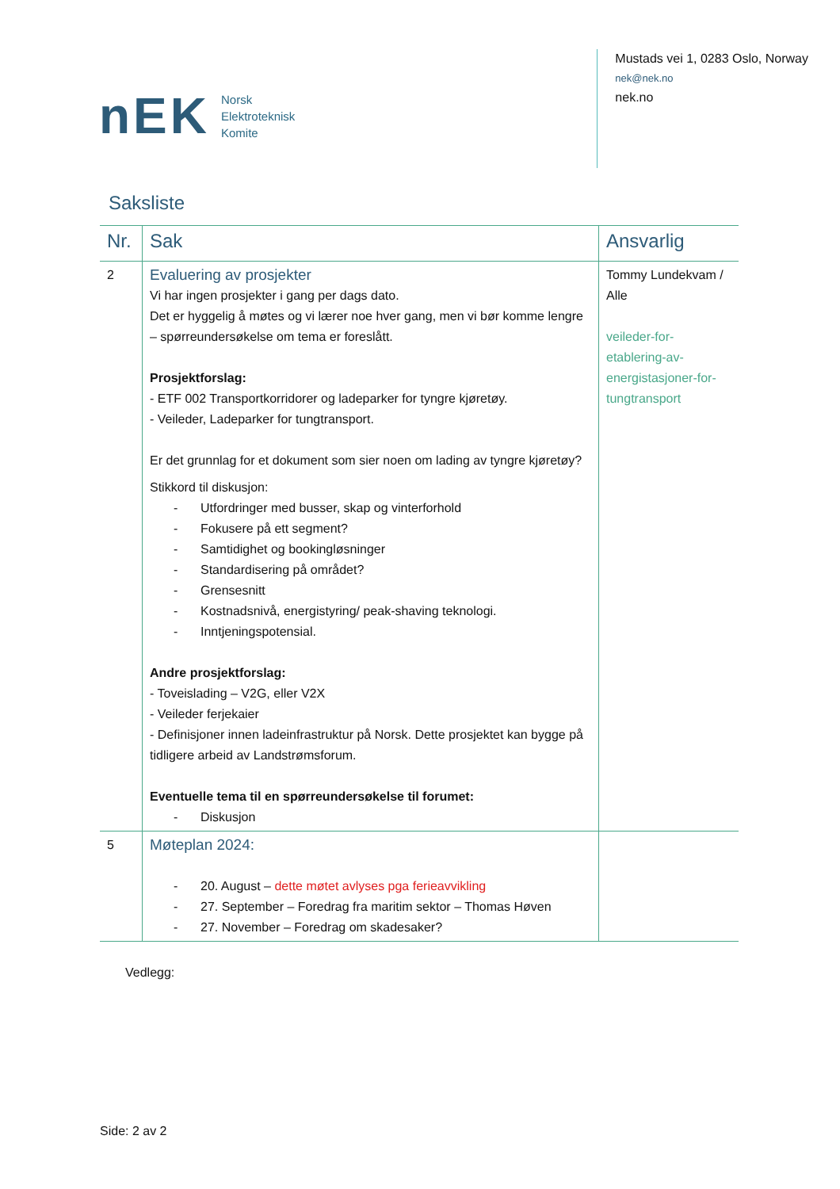nEK
Norsk
Elektroteknisk
Komite
Mustads vei 1, 0283 Oslo, Norway
nek@nek.no
nek.no
Saksliste
| Nr. | Sak | Ansvarlig |
| --- | --- | --- |
| 2 | Evaluering av prosjekter Vi har ingen prosjekter i gang per dags dato. Det er hyggelig å møtes og vi lærer noe hver gang, men vi bør komme lengre – spørreundersøkelse om tema er foreslått. Prosjektforslag: - ETF 002 Transportkorridorer og ladeparker for tyngre kjøretøy. - Veileder, Ladeparker for tungtransport. Er det grunnlag for et dokument som sier noen om lading av tyngre kjøretøy? Stikkord til diskusjon: - Utfordringer med busser, skap og vinterforhold - Fokusere på ett segment? - Samtidighet og bookingløsninger - Standardisering på området? - Grensesnitt - Kostnadsnivå, energistyring/ peak-shaving teknologi. - Inntjeningspotensial. Andre prosjektforslag: - Toveislading – V2G, eller V2X - Veileder ferjekaier - Definisjoner innen ladeinfrastruktur på Norsk. Dette prosjektet kan bygge på tidligere arbeid av Landstrømsforum. Eventuelle tema til en spørreundersøkelse til forumet: - Diskusjon | Tommy Lundekvam / Alle veileder-for-etablering-av-energistasjoner-for-tungtransport |
| 5 | Møteplan 2024: - 20. August – dette møtet avlyses pga ferieavvikling - 27. September – Foredrag fra maritim sektor – Thomas Høven - 27. November – Foredrag om skadesaker? | |
Vedlegg:
Side: 2 av 2